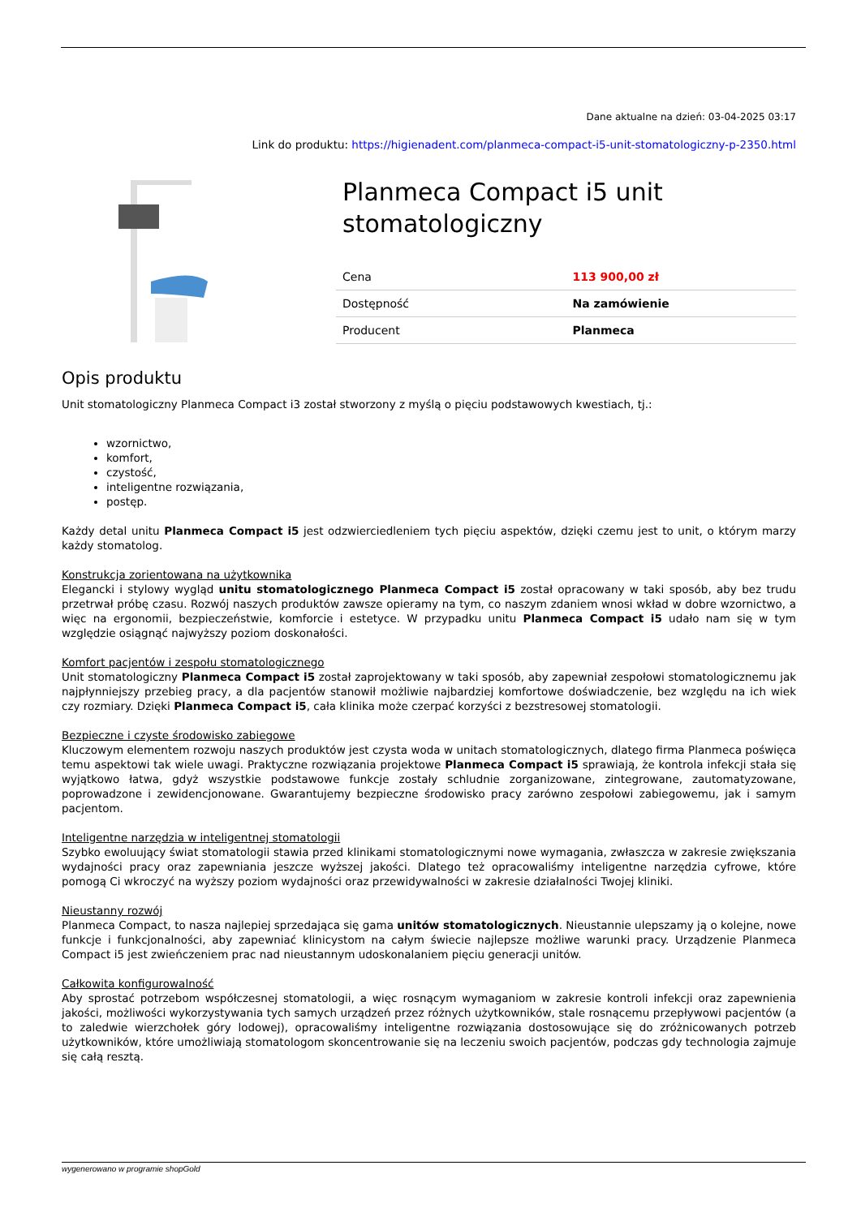Dane aktualne na dzień: 03-04-2025 03:17
Link do produktu: https://higienadent.com/planmeca-compact-i5-unit-stomatologiczny-p-2350.html
Planmeca Compact i5 unit stomatologiczny
| Cena | 113 900,00 zł |
| Dostępność | Na zamówienie |
| Producent | Planmeca |
Opis produktu
Unit stomatologiczny Planmeca Compact i3 został stworzony z myślą o pięciu podstawowych kwestiach, tj.:
wzornictwo,
komfort,
czystość,
inteligentne rozwiązania,
postęp.
Każdy detal unitu Planmeca Compact i5 jest odzwierciedleniem tych pięciu aspektów, dzięki czemu jest to unit, o którym marzy każdy stomatolog.
Konstrukcja zorientowana na użytkownika
Elegancki i stylowy wygląd unitu stomatologicznego Planmeca Compact i5 został opracowany w taki sposób, aby bez trudu przetrwał próbę czasu. Rozwój naszych produktów zawsze opieramy na tym, co naszym zdaniem wnosi wkład w dobre wzornictwo, a więc na ergonomii, bezpieczeństwie, komforcie i estetyce. W przypadku unitu Planmeca Compact i5 udało nam się w tym względzie osiągnąć najwyższy poziom doskonałości.
Komfort pacjentów i zespołu stomatologicznego
Unit stomatologiczny Planmeca Compact i5 został zaprojektowany w taki sposób, aby zapewniał zespołowi stomatologicznemu jak najpłynniejszy przebieg pracy, a dla pacjentów stanowił możliwie najbardziej komfortowe doświadczenie, bez względu na ich wiek czy rozmiary. Dzięki Planmeca Compact i5, cała klinika może czerpać korzyści z bezstresowej stomatologii.
Bezpieczne i czyste środowisko zabiegowe
Kluczowym elementem rozwoju naszych produktów jest czysta woda w unitach stomatologicznych, dlatego firma Planmeca poświęca temu aspektowi tak wiele uwagi. Praktyczne rozwiązania projektowe Planmeca Compact i5 sprawiają, że kontrola infekcji stała się wyjątkowo łatwa, gdyż wszystkie podstawowe funkcje zostały schludnie zorganizowane, zintegrowane, zautomatyzowane, poprowadzone i zewidencjonowane. Gwarantujemy bezpieczne środowisko pracy zarówno zespołowi zabiegowemu, jak i samym pacjentom.
Inteligentne narzędzia w inteligentnej stomatologii
Szybko ewoluujący świat stomatologii stawia przed klinikami stomatologicznymi nowe wymagania, zwłaszcza w zakresie zwiększania wydajności pracy oraz zapewniania jeszcze wyższej jakości. Dlatego też opracowaliśmy inteligentne narzędzia cyfrowe, które pomogą Ci wkroczyć na wyższy poziom wydajności oraz przewidywalności w zakresie działalności Twojej kliniki.
Nieustanny rozwój
Planmeca Compact, to nasza najlepiej sprzedająca się gama unitów stomatologicznych. Nieustannie ulepszamy ją o kolejne, nowe funkcje i funkcjonalności, aby zapewniać klinicystom na całym świecie najlepsze możliwe warunki pracy. Urządzenie Planmeca Compact i5 jest zwieńczeniem prac nad nieustannym udoskonalaniem pięciu generacji unitów.
Całkowita konfigurowalność
Aby sprostać potrzebom współczesnej stomatologii, a więc rosnącym wymaganiom w zakresie kontroli infekcji oraz zapewnienia jakości, możliwości wykorzystywania tych samych urządzeń przez różnych użytkowników, stale rosnącemu przepływowi pacjentów (a to zaledwie wierzchołek góry lodowej), opracowaliśmy inteligentne rozwiązania dostosowujące się do zróżnicowanych potrzeb użytkowników, które umożliwiają stomatologom skoncentrowanie się na leczeniu swoich pacjentów, podczas gdy technologia zajmuje się całą resztą.
wygenerowano w programie shopGold